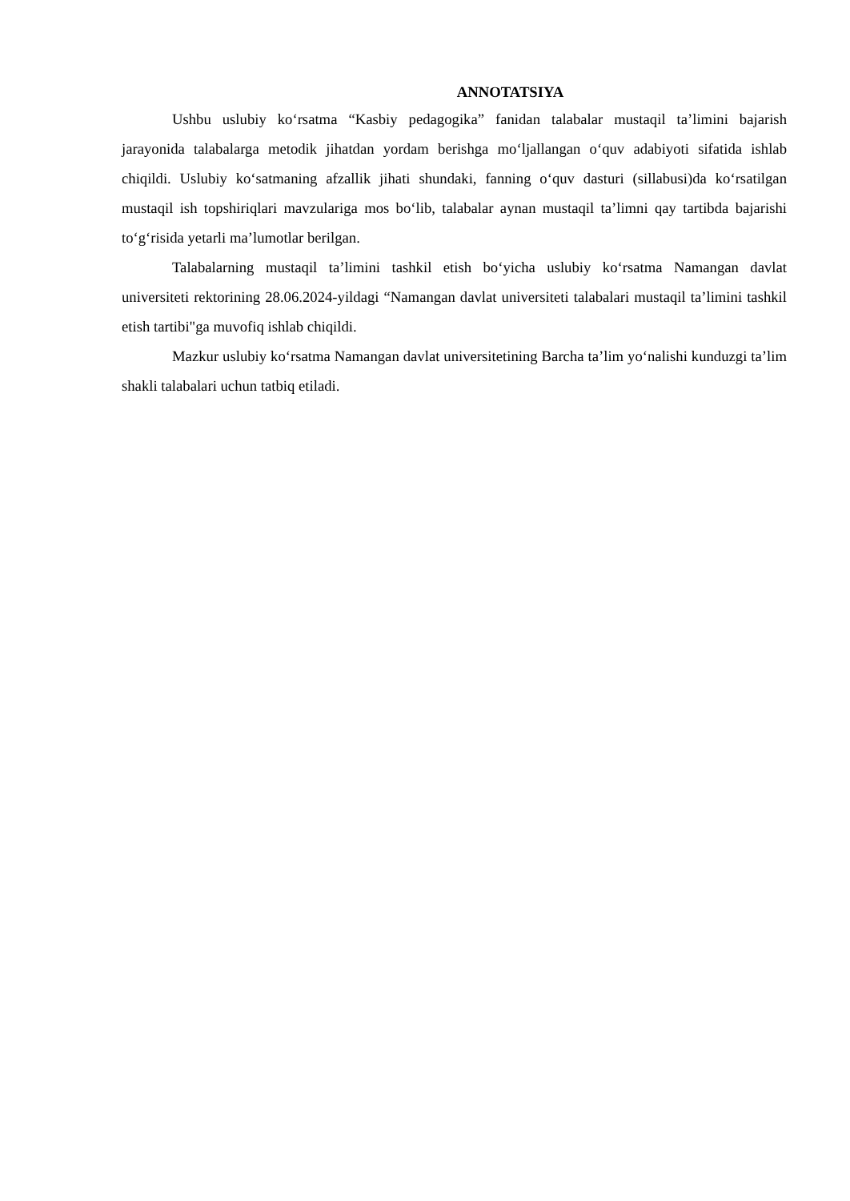ANNOTATSIYA
Ushbu uslubiy ko‘rsatma “Kasbiy pedagogika” fanidan talabalar mustaqil ta’limini bajarish jarayonida talabalarga metodik jihatdan yordam berishga mo‘ljallangan o‘quv adabiyoti sifatida ishlab chiqildi. Uslubiy ko‘satmaning afzallik jihati shundaki, fanning o‘quv dasturi (sillabusi)da ko‘rsatilgan mustaqil ish topshiriqlari mavzulariga mos bo‘lib, talabalar aynan mustaqil ta’limni qay tartibda bajarishi to‘g‘risida yetarli ma’lumotlar berilgan.
Talabalarning mustaqil ta’limini tashkil etish bo‘yicha uslubiy ko‘rsatma Namangan davlat universiteti rektorining 28.06.2024-yildagi “Namangan davlat universiteti talabalari mustaqil ta’limini tashkil etish tartibi"ga muvofiq ishlab chiqildi.
Mazkur uslubiy ko‘rsatma Namangan davlat universitetining Barcha ta’lim yo‘nalishi kunduzgi ta’lim shakli talabalari uchun tatbiq etiladi.